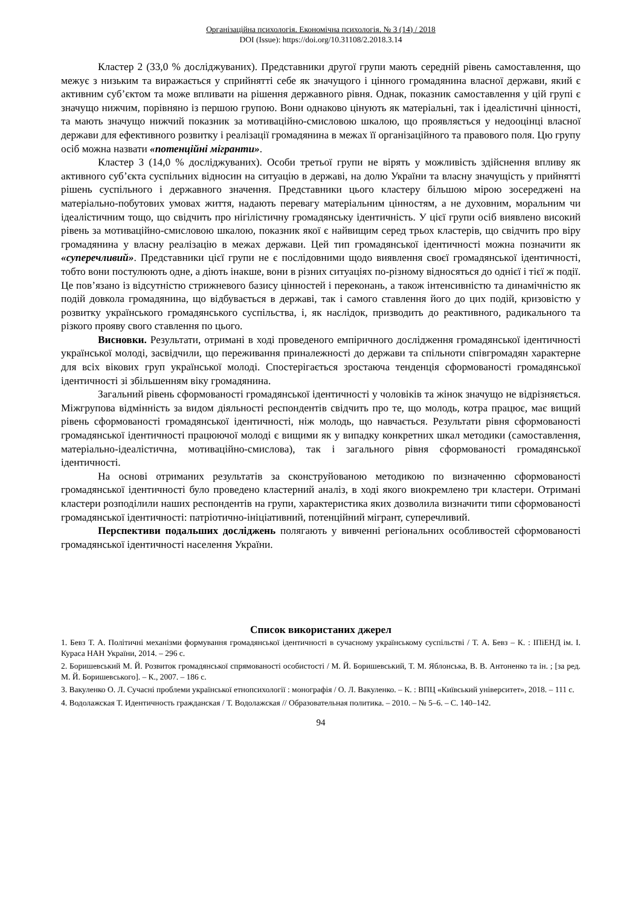Організаційна психологія. Економічна психологія. № 3 (14) / 2018
DOI (Issue): https://doi.org/10.31108/2.2018.3.14
Кластер 2 (33,0 % досліджуваних). Представники другої групи мають середній рівень самоставлення, що межує з низьким та виражається у сприйнятті себе як значущого і цінного громадянина власної держави, який є активним суб’єктом та може впливати на рішення державного рівня. Однак, показник самоставлення у цій групі є значущо нижчим, порівняно із першою групою. Вони однаково цінують як матеріальні, так і ідеалістичні цінності, та мають значущо нижчий показник за мотиваційно-смисловою шкалою, що проявляється у недооцінці власної держави для ефективного розвитку і реалізації громадянина в межах її організаційного та правового поля. Цю групу осіб можна назвати «потенційні мігранти».
Кластер 3 (14,0 % досліджуваних). Особи третьої групи не вірять у можливість здійснення впливу як активного суб’єкта суспільних відносин на ситуацію в державі, на долю України та власну значущість у прийнятті рішень суспільного і державного значення. Представники цього кластеру більшою мірою зосереджені на матеріально-побутових умовах життя, надають перевагу матеріальним цінностям, а не духовним, моральним чи ідеалістичним тощо, що свідчить про нігілістичну громадянську ідентичність. У цієї групи осіб виявлено високий рівень за мотиваційно-смисловою шкалою, показник якої є найвищим серед трьох кластерів, що свідчить про віру громадянина у власну реалізацію в межах держави. Цей тип громадянської ідентичності можна позначити як «суперечливий». Представники цієї групи не є послідовними щодо виявлення своєї громадянської ідентичності, тобто вони постулюють одне, а діють інакше, вони в різних ситуаціях по-різному відносяться до однієї і тієї ж події. Це пов’язано із відсутністю стрижневого базису цінностей і переконань, а також інтенсивністю та динамічністю як подій довкола громадянина, що відбувається в державі, так і самого ставлення його до цих подій, кризовістю у розвитку українського громадянського суспільства, і, як наслідок, призводить до реактивного, радикального та різкого прояву свого ставлення по цього.
Висновки. Результати, отримані в ході проведеного емпіричного дослідження громадянської ідентичності української молоді, засвідчили, що переживання приналежності до держави та спільноти співгромадян характерне для всіх вікових груп української молоді. Спостерігається зростаюча тенденція сформованості громадянської ідентичності зі збільшенням віку громадянина.
Загальний рівень сформованості громадянської ідентичності у чоловіків та жінок значущо не відрізняється. Міжгрупова відмінність за видом діяльності респондентів свідчить про те, що молодь, котра працює, має вищий рівень сформованості громадянської ідентичності, ніж молодь, що навчається. Результати рівня сформованості громадянської ідентичності працюючої молоді є вищими як у випадку конкретних шкал методики (самоставлення, матеріально-ідеалістична, мотиваційно-смислова), так і загального рівня сформованості громадянської ідентичності.
На основі отриманих результатів за сконструйованою методикою по визначенню сформованості громадянської ідентичності було проведено кластерний аналіз, в ході якого виокремлено три кластери. Отримані кластери розподілили наших респондентів на групи, характеристика яких дозволила визначити типи сформованості громадянської ідентичності: патріотично-ініціативний, потенційний мігрант, суперечливий.
Перспективи подальших досліджень полягають у вивченні регіональних особливостей сформованості громадянської ідентичності населення України.
Список використаних джерел
1. Бевз Т. А. Політичні механізми формування громадянської ідентичності в сучасному українському суспільстві / Т. А. Бевз – К. : ІПіЕНД ім. І. Кураса НАН України, 2014. – 296 с.
2. Боришевський М. Й. Розвиток громадянської спрямованості особистості / М. Й. Боришевський, Т. М. Яблонська, В. В. Антоненко та ін. ; [за ред. М. Й. Боришевського]. – К., 2007. – 186 с.
3. Вакуленко О. Л. Сучасні проблеми української етнопсихології : монографія / О. Л. Вакуленко. – К. : ВПЦ «Київський університет», 2018. – 111 с.
4. Водолажская Т. Идентичность гражданская / Т. Водолажская // Образовательная политика. – 2010. – № 5–6. – С. 140–142.
94